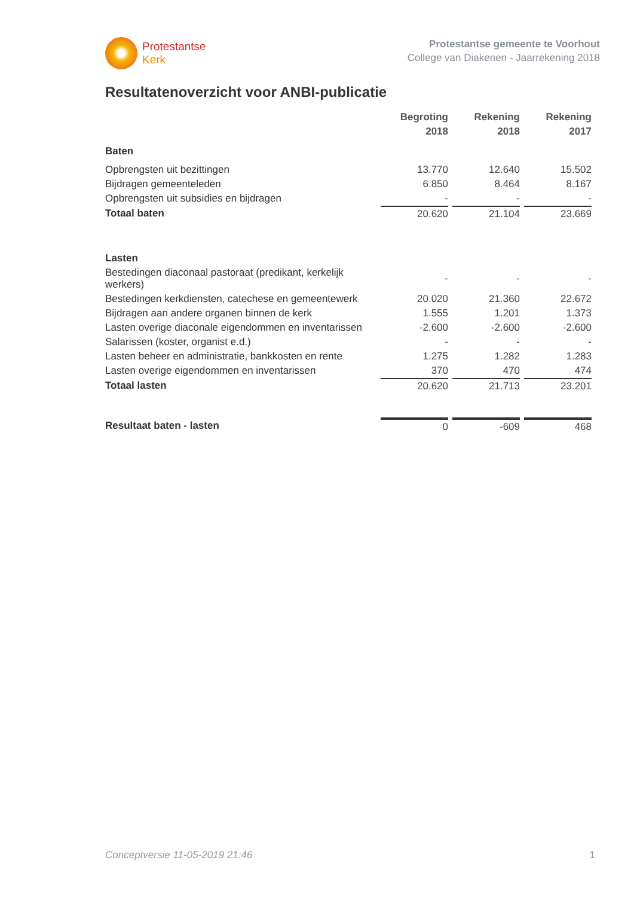Protestantse
Kerk
Protestantse gemeente te Voorhout
College van Diakenen - Jaarrekening 2018
Resultatenoverzicht voor ANBI-publicatie
| | Begroting 2018 | Rekening 2018 | Rekening 2017 |
| --- | --- | --- | --- |
| Baten | | | |
| Opbrengsten uit bezittingen | 13.770 | 12.640 | 15.502 |
| Bijdragen gemeenteleden | 6.850 | 8.464 | 8.167 |
| Opbrengsten uit subsidies en bijdragen | - | - | - |
| Totaal baten | 20.620 | 21.104 | 23.669 |
| Lasten | | | |
| Bestedingen diaconaal pastoraat (predikant, kerkelijk werkers) | - | - | - |
| Bestedingen kerkdiensten, catechese en gemeentewerk | 20.020 | 21.360 | 22.672 |
| Bijdragen aan andere organen binnen de kerk | 1.555 | 1.201 | 1.373 |
| Lasten overige diaconale eigendommen en inventarissen | -2.600 | -2.600 | -2.600 |
| Salarissen (koster, organist e.d.) | - | - | - |
| Lasten beheer en administratie, bankkosten en rente | 1.275 | 1.282 | 1.283 |
| Lasten overige eigendommen en inventarissen | 370 | 470 | 474 |
| Totaal lasten | 20.620 | 21.713 | 23.201 |
| Resultaat baten - lasten | 0 | -609 | 468 |
Conceptversie 11-05-2019 21:46 1